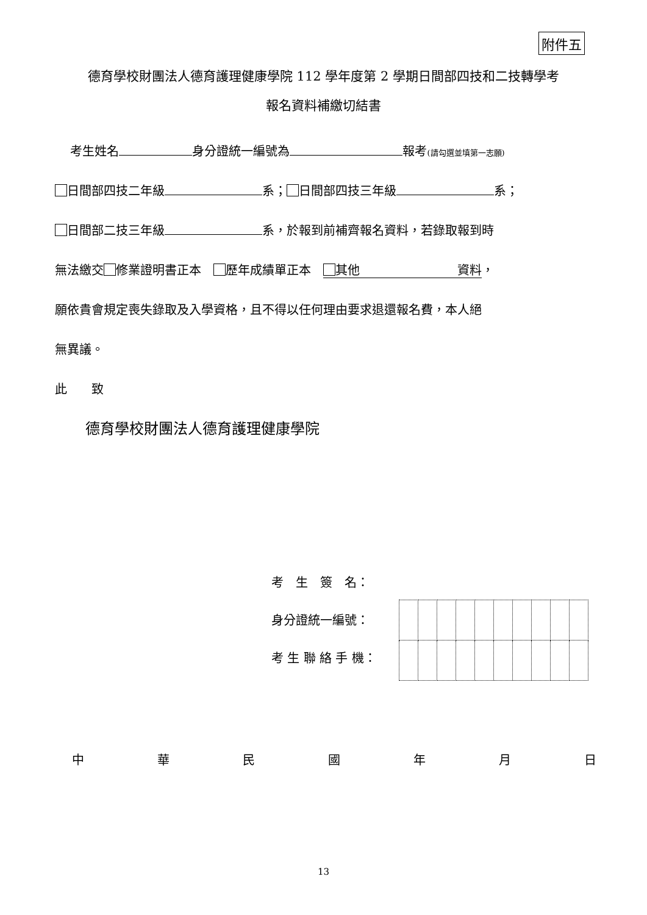附件五
德育學校財團法人德育護理健康學院 112 學年度第 2 學期日間部四技和二技轉學考
報名資料補繳切結書
考生姓名 身分證統一編號為 報考(請勾選並填第一志願)
日間部四技二年級 系； 日間部四技三年級 系；
日間部二技三年級 系，於報到前補齊報名資料，若錄取報到時
無法繳交 修業證明書正本　 歷年成績單正本　 其他　　　　　　　　資料，
願依貴會規定喪失錄取及入學資格，且不得以任何理由要求退還報名費，本人絕
無異議。
此　　致
德育學校財團法人德育護理健康學院
考　生　簽　名：
身分證統一編號：
考 生 聯 絡 手 機：
中華民國年月日
13